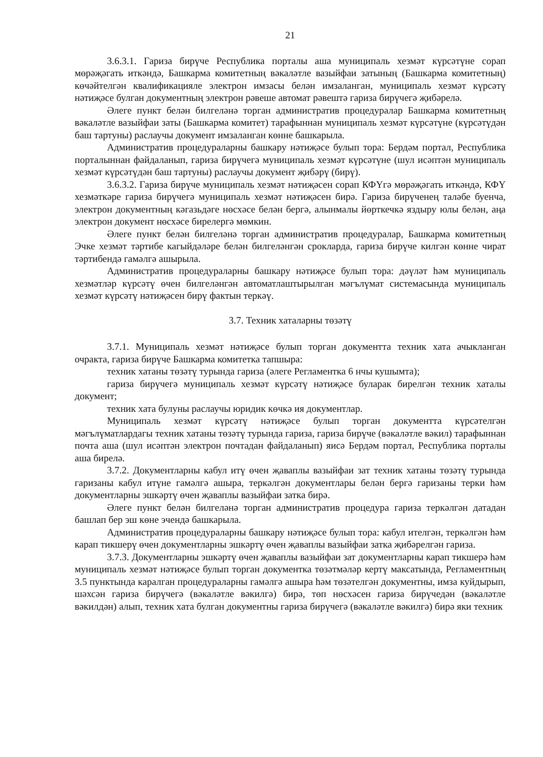21
3.6.3.1. Гариза бирүче Республика порталы аша муниципаль хезмәт күрсәтүне сорап мөрәҗәгать иткәндә, Башкарма комитетның вәкаләтле вазыйфаи затының (Башкарма комитетның) көчәйтелгән квалификацияле электрон имзасы белән имзаланган, муниципаль хезмәт күрсәтү нәтиҗәсе булган документның электрон рәвеше автомат рәвештә гариза бирүчегә җибәрелә.
Әлеге пункт белән билгеләнә торган административ процедуралар Башкарма комитетның вәкаләтле вазыйфаи заты (Башкарма комитет) тарафыннан муниципаль хезмәт күрсәтүне (күрсәтүдән баш тартуны) раслаучы документ имзаланган көнне башкарыла.
Административ процедураларны башкару нәтиҗәсе булып тора: Бердәм портал, Республика порталыннан файдаланып, гариза бирүчегә муниципаль хезмәт күрсәтүне (шул исәптән муниципаль хезмәт күрсәтүдән баш тартуны) раслаучы документ җибәрү (бирү).
3.6.3.2. Гариза бирүче муниципаль хезмәт нәтиҗәсен сорап КФҮгә мөрәҗәгать иткәндә, КФҮ хезмәткәре гариза бирүчегә муниципаль хезмәт нәтиҗәсен бирә. Гариза бирүченең таләбе буенча, электрон документның кәгазьдәге нөсхәсе белән бергә, алынмалы йөрткечкә яздыру юлы белән, аңа электрон документ нөсхәсе бирелергә мөмкин.
Әлеге пункт белән билгеләнә торган административ процедуралар, Башкарма комитетның Эчке хезмәт тәртибе кагыйдәләре белән билгеләнгән срокларда, гариза бирүче килгән көнне чират тәртибендә гамәлгә ашырыла.
Административ процедураларны башкару нәтиҗәсе булып тора: дәүләт һәм муниципаль хезмәтләр күрсәтү өчен билгеләнгән автоматлаштырылган мәгълүмат системасында муниципаль хезмәт күрсәтү нәтиҗәсен бирү фактын теркәү.
3.7. Техник хаталарны төзәтү
3.7.1. Муниципаль хезмәт нәтиҗәсе булып торган документта техник хата ачыкланган очракта, гариза бирүче Башкарма комитетка тапшыра:
техник хатаны төзәтү турында гариза (әлеге Регламентка 6 нчы кушымта);
гариза бирүчегә муниципаль хезмәт күрсәтү нәтиҗәсе буларак бирелгән техник хаталы документ;
техник хата булуны раслаучы юридик көчкә ия документлар.
Муниципаль хезмәт күрсәтү нәтиҗәсе булып торган документта күрсәтелгән мәгълүматлардагы техник хатаны төзәтү турында гариза, гариза бирүче (вәкаләтле вәкил) тарафыннан почта аша (шул исәптән электрон почтадан файдаланып) яисә Бердәм портал, Республика порталы аша бирелә.
3.7.2. Документларны кабул итү өчен җаваплы вазыйфаи зат техник хатаны төзәтү турында гаризаны кабул итүне гамәлгә ашыра, теркәлгән документлары белән бергә гаризаны терки һәм документларны эшкәртү өчен җаваплы вазыйфаи затка бирә.
Әлеге пункт белән билгеләнә торган административ процедура гариза теркәлгән датадан башлап бер эш көне эчендә башкарыла.
Административ процедураларны башкару нәтиҗәсе булып тора: кабул ителгән, теркәлгән һәм карап тикшерү өчен документларны эшкәртү өчен җаваплы вазыйфаи затка җибәрелгән гариза.
3.7.3. Документларны эшкәртү өчен җаваплы вазыйфаи зат документларны карап тикшерә һәм муниципаль хезмәт нәтиҗәсе булып торган документка төзәтмәләр кертү максатында, Регламентның 3.5 пунктында каралган процедураларны гамәлгә ашыра һәм төзәтелгән документны, имза куйдырып, шәхсән гариза бирүчегә (вәкаләтле вәкилгә) бирә, төп нөсхәсен гариза бирүчедән (вәкаләтле вәкилдән) алып, техник хата булган документны гариза бирүчегә (вәкаләтле вәкилгә) бирә яки техник